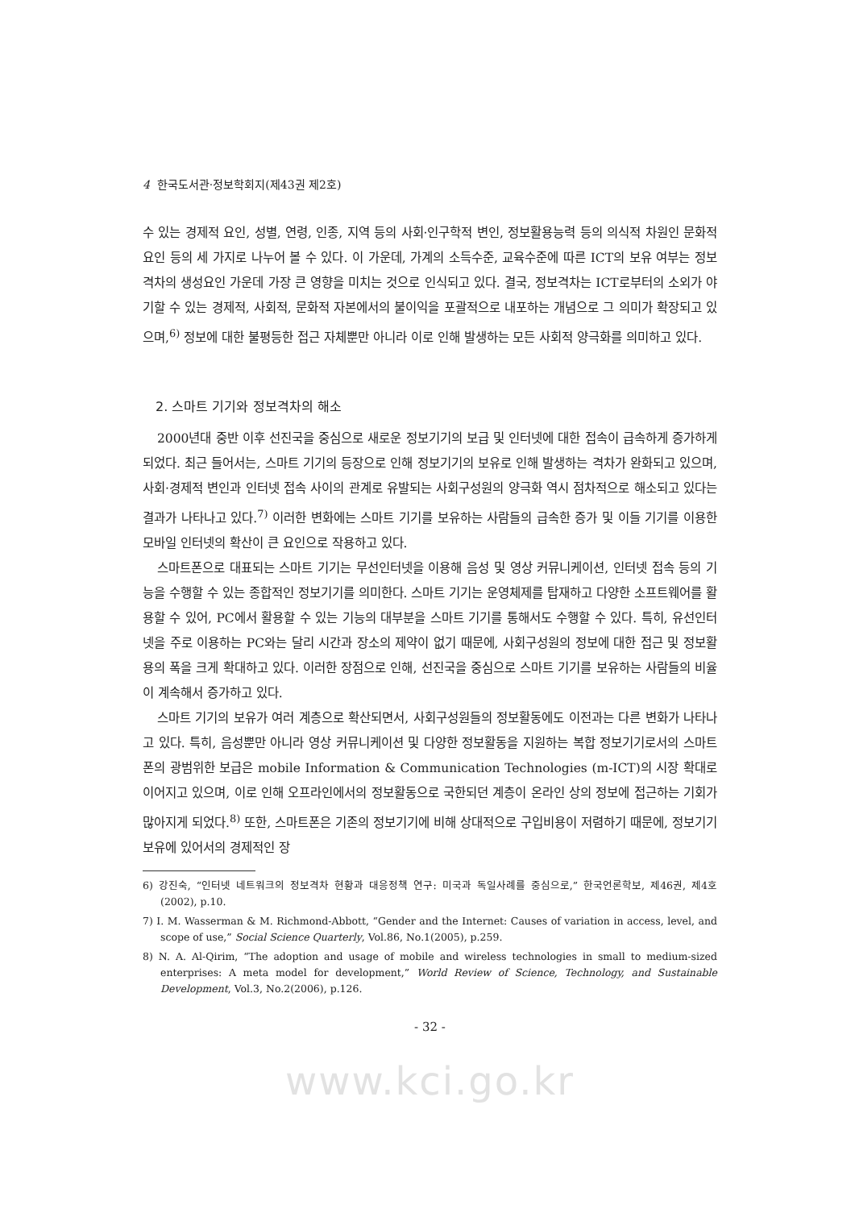4 한국도서관·정보학회지(제43권 제2호)
수 있는 경제적 요인, 성별, 연령, 인종, 지역 등의 사회·인구학적 변인, 정보활용능력 등의 의식적 차원인 문화적 요인 등의 세 가지로 나누어 볼 수 있다. 이 가운데, 가계의 소득수준, 교육수준에 따른 ICT의 보유 여부는 정보격차의 생성요인 가운데 가장 큰 영향을 미치는 것으로 인식되고 있다. 결국, 정보격차는 ICT로부터의 소외가 야기할 수 있는 경제적, 사회적, 문화적 자본에서의 불이익을 포괄적으로 내포하는 개념으로 그 의미가 확장되고 있으며,<sup>6)</sup> 정보에 대한 불평등한 접근 자체뿐만 아니라 이로 인해 발생하는 모든 사회적 양극화를 의미하고 있다.
2. 스마트 기기와 정보격차의 해소
2000년대 중반 이후 선진국을 중심으로 새로운 정보기기의 보급 및 인터넷에 대한 접속이 급속하게 증가하게 되었다. 최근 들어서는, 스마트 기기의 등장으로 인해 정보기기의 보유로 인해 발생하는 격차가 완화되고 있으며, 사회·경제적 변인과 인터넷 접속 사이의 관계로 유발되는 사회구성원의 양극화 역시 점차적으로 해소되고 있다는 결과가 나타나고 있다.<sup>7)</sup> 이러한 변화에는 스마트 기기를 보유하는 사람들의 급속한 증가 및 이들 기기를 이용한 모바일 인터넷의 확산이 큰 요인으로 작용하고 있다.
스마트폰으로 대표되는 스마트 기기는 무선인터넷을 이용해 음성 및 영상 커뮤니케이션, 인터넷 접속 등의 기능을 수행할 수 있는 종합적인 정보기기를 의미한다. 스마트 기기는 운영체제를 탑재하고 다양한 소프트웨어를 활용할 수 있어, PC에서 활용할 수 있는 기능의 대부분을 스마트 기기를 통해서도 수행할 수 있다. 특히, 유선인터넷을 주로 이용하는 PC와는 달리 시간과 장소의 제약이 없기 때문에, 사회구성원의 정보에 대한 접근 및 정보활용의 폭을 크게 확대하고 있다. 이러한 장점으로 인해, 선진국을 중심으로 스마트 기기를 보유하는 사람들의 비율이 계속해서 증가하고 있다.
스마트 기기의 보유가 여러 계층으로 확산되면서, 사회구성원들의 정보활동에도 이전과는 다른 변화가 나타나고 있다. 특히, 음성뿐만 아니라 영상 커뮤니케이션 및 다양한 정보활동을 지원하는 복합 정보기기로서의 스마트폰의 광범위한 보급은 mobile Information & Communication Technologies (m-ICT)의 시장 확대로 이어지고 있으며, 이로 인해 오프라인에서의 정보활동으로 국한되던 계층이 온라인 상의 정보에 접근하는 기회가 많아지게 되었다.<sup>8)</sup> 또한, 스마트폰은 기존의 정보기기에 비해 상대적으로 구입비용이 저렴하기 때문에, 정보기기 보유에 있어서의 경제적인 장
6) 강진숙, “인터넷 네트워크의 정보격차 현황과 대응정책 연구: 미국과 독일사례를 중심으로,” 한국언론학보, 제46권, 제4호(2002), p.10.
7) I. M. Wasserman & M. Richmond-Abbott, “Gender and the Internet: Causes of variation in access, level, and scope of use,” Social Science Quarterly, Vol.86, No.1(2005), p.259.
8) N. A. Al-Qirim, “The adoption and usage of mobile and wireless technologies in small to medium-sized enterprises: A meta model for development,” World Review of Science, Technology, and Sustainable Development, Vol.3, No.2(2006), p.126.
- 32 -
www.kci.go.kr